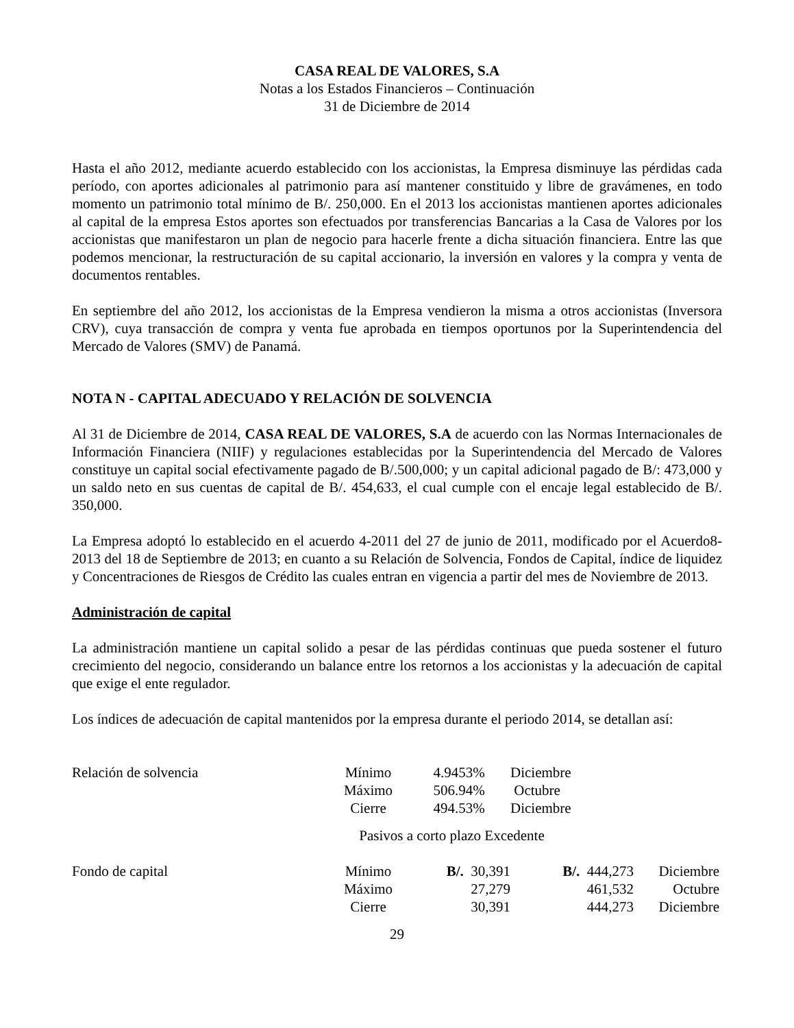CASA REAL DE VALORES, S.A
Notas a los Estados Financieros – Continuación
31 de Diciembre de 2014
Hasta el año 2012, mediante acuerdo establecido con los accionistas, la Empresa disminuye las pérdidas cada período, con aportes adicionales al patrimonio para así mantener constituido y libre de gravámenes, en todo momento un patrimonio total mínimo de B/. 250,000. En el 2013 los accionistas mantienen aportes adicionales al capital de la empresa Estos aportes son efectuados por transferencias Bancarias a la Casa de Valores por los accionistas que manifestaron un plan de negocio para hacerle frente a dicha situación financiera. Entre las que podemos mencionar, la restructuración de su capital accionario, la inversión en valores y la compra y venta de documentos rentables.
En septiembre del año 2012, los accionistas de la Empresa vendieron la misma a otros accionistas (Inversora CRV), cuya transacción de compra y venta fue aprobada en tiempos oportunos por la Superintendencia del Mercado de Valores (SMV) de Panamá.
NOTA N - CAPITAL ADECUADO Y RELACIÓN DE SOLVENCIA
Al 31 de Diciembre de 2014, CASA REAL DE VALORES, S.A de acuerdo con las Normas Internacionales de Información Financiera (NIIF) y regulaciones establecidas por la Superintendencia del Mercado de Valores constituye un capital social efectivamente pagado de B/.500,000; y un capital adicional pagado de B/: 473,000 y un saldo neto en sus cuentas de capital de B/. 454,633, el cual cumple con el encaje legal establecido de B/. 350,000.
La Empresa adoptó lo establecido en el acuerdo 4-2011 del 27 de junio de 2011, modificado por el Acuerdo8-2013 del 18 de Septiembre de 2013; en cuanto a su Relación de Solvencia, Fondos de Capital, índice de liquidez y Concentraciones de Riesgos de Crédito las cuales entran en vigencia a partir del mes de Noviembre de 2013.
Administración de capital
La administración mantiene un capital solido a pesar de las pérdidas continuas que pueda sostener el futuro crecimiento del negocio, considerando un balance entre los retornos a los accionistas y la adecuación de capital que exige el ente regulador.
Los índices de adecuación de capital mantenidos por la empresa durante el periodo 2014, se detallan así:
| Relación de solvencia | Mínimo | 4.9453% | Diciembre |
| | Máximo | 506.94% | Octubre |
| | Cierre | 494.53% | Diciembre |
Pasivos a corto plazo Excedente
| Fondo de capital | Mínimo | B/. 30,391 | B/. 444,273 | Diciembre |
| | Máximo | 27,279 | 461,532 | Octubre |
| | Cierre | 30,391 | 444,273 | Diciembre |
29